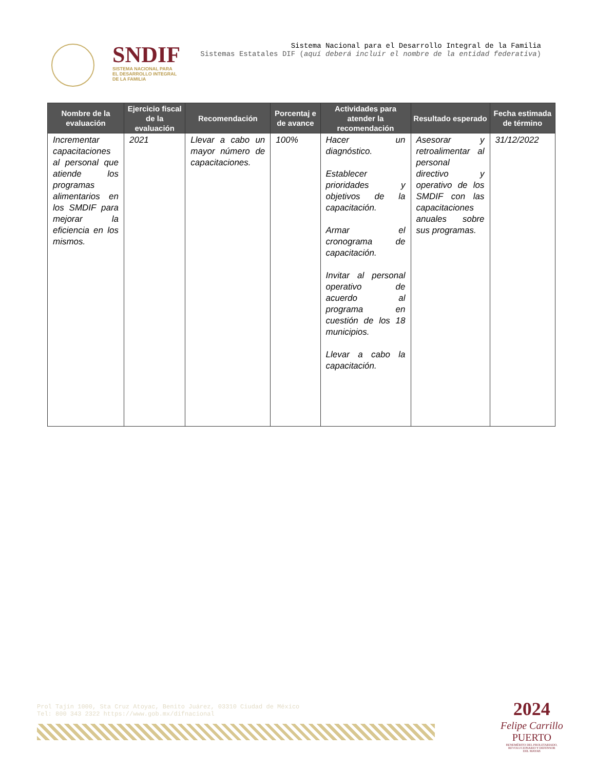SNDIF
SISTEMA NACIONAL PARA
EL DESARROLLO INTEGRAL
DE LA FAMILIA
Sistema Nacional para el Desarrollo Integral de la Familia
Sistemas Estatales DIF (aquí deberá incluir el nombre de la entidad federativa)
| Nombre de la evaluación | Ejercicio fiscal de la evaluación | Recomendación | Porcentaj e de avance | Actividades para atender la recomendación | Resultado esperado | Fecha estimada de término |
| --- | --- | --- | --- | --- | --- | --- |
| Incrementar capacitaciones al personal que atiende los programas alimentarios en los SMDIF para mejorar la eficiencia en los mismos. | 2021 | Llevar a cabo un mayor número de capacitaciones. | 100% | Hacer un diagnóstico. Establecer prioridades y objetivos de la capacitación. Armar el cronograma de capacitación. Invitar al personal operativo de acuerdo al programa en cuestión de los 18 municipios. Llevar a cabo la capacitación. | Asesorar y retroalimentar al personal directivo y operativo de los SMDIF con las capacitaciones anuales sobre sus programas. | 31/12/2022 |
Prol Tajín 1000, Sta Cruz Atoyac, Benito Juárez, 03310 Ciudad de México
Tel: 800 343 2322 https://www.gob.mx/difnacional
2024
Felipe Carrillo
PUERTO
BENEMÉRITO DEL PROLETARIADO,
REVOLUCIONARIO Y DEFENSOR
DEL MAYAB